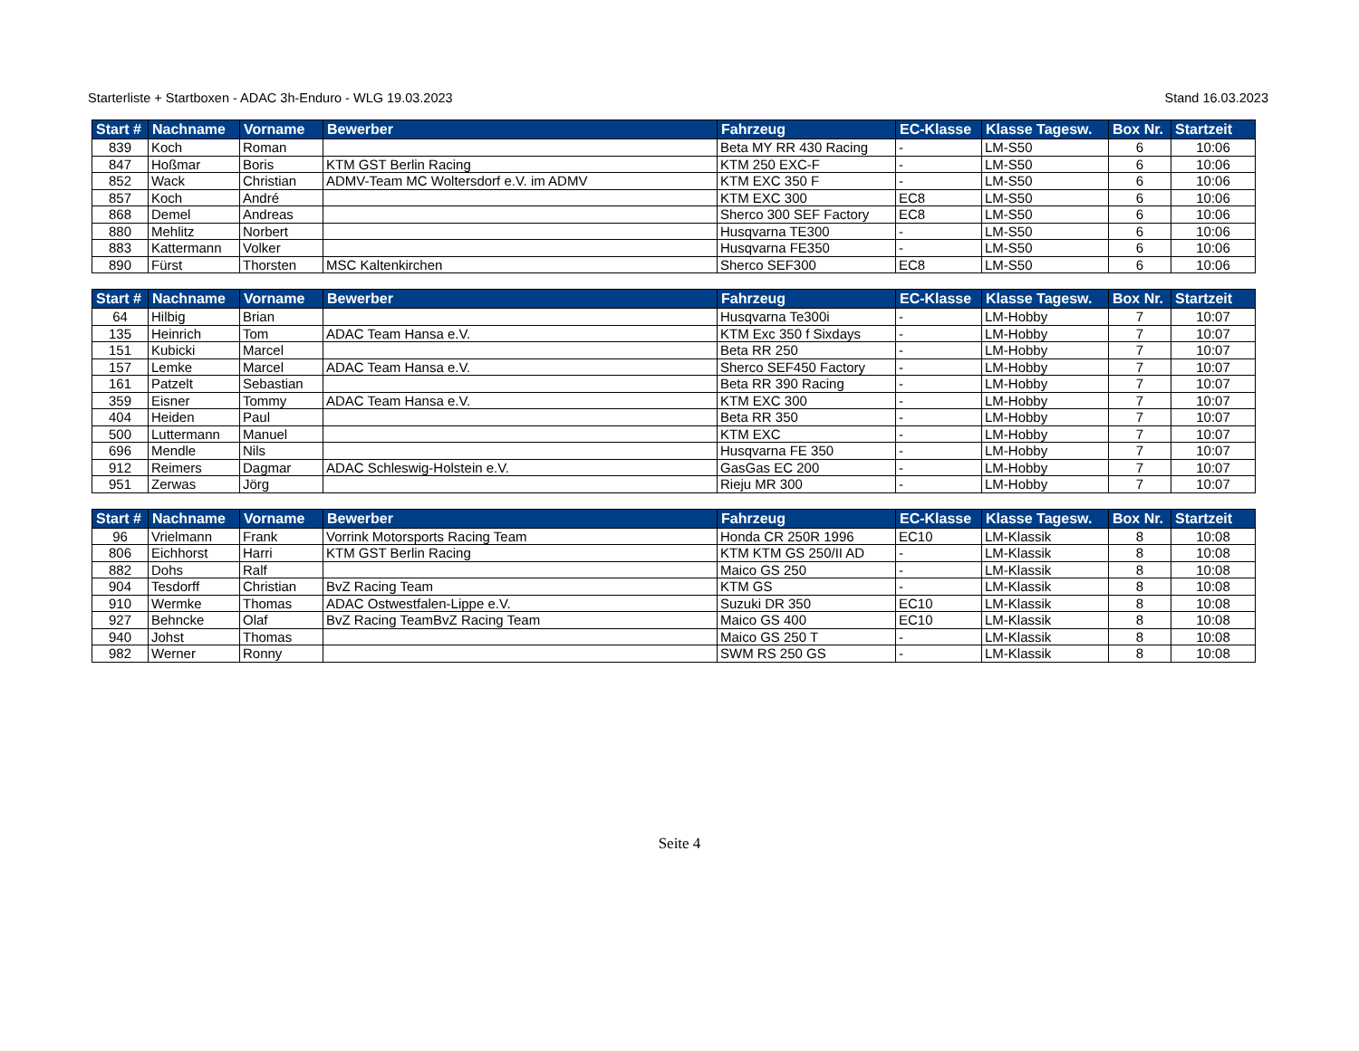Starterliste + Startboxen - ADAC 3h-Enduro - WLG 19.03.2023 Stand 16.03.2023
| Start # | Nachname | Vorname | Bewerber | Fahrzeug | EC-Klasse | Klasse Tagesw. | Box Nr. | Startzeit |
| --- | --- | --- | --- | --- | --- | --- | --- | --- |
| 839 | Koch | Roman | | Beta MY RR 430 Racing | - | LM-S50 | 6 | 10:06 |
| 847 | Hoßmar | Boris | KTM GST Berlin Racing | KTM 250 EXC-F | - | LM-S50 | 6 | 10:06 |
| 852 | Wack | Christian | ADMV-Team MC Woltersdorf e.V. im ADMV | KTM EXC 350 F | - | LM-S50 | 6 | 10:06 |
| 857 | Koch | André | | KTM EXC 300 | EC8 | LM-S50 | 6 | 10:06 |
| 868 | Demel | Andreas | | Sherco 300 SEF Factory | EC8 | LM-S50 | 6 | 10:06 |
| 880 | Mehlitz | Norbert | | Husqvarna TE300 | - | LM-S50 | 6 | 10:06 |
| 883 | Kattermann | Volker | | Husqvarna FE350 | - | LM-S50 | 6 | 10:06 |
| 890 | Fürst | Thorsten | MSC Kaltenkirchen | Sherco SEF300 | EC8 | LM-S50 | 6 | 10:06 |
| Start # | Nachname | Vorname | Bewerber | Fahrzeug | EC-Klasse | Klasse Tagesw. | Box Nr. | Startzeit |
| --- | --- | --- | --- | --- | --- | --- | --- | --- |
| 64 | Hilbig | Brian | | Husqvarna Te300i | - | LM-Hobby | 7 | 10:07 |
| 135 | Heinrich | Tom | ADAC Team Hansa e.V. | KTM Exc 350 f Sixdays | - | LM-Hobby | 7 | 10:07 |
| 151 | Kubicki | Marcel | | Beta RR 250 | - | LM-Hobby | 7 | 10:07 |
| 157 | Lemke | Marcel | ADAC Team Hansa e.V. | Sherco SEF450 Factory | - | LM-Hobby | 7 | 10:07 |
| 161 | Patzelt | Sebastian | | Beta RR 390 Racing | - | LM-Hobby | 7 | 10:07 |
| 359 | Eisner | Tommy | ADAC Team Hansa e.V. | KTM EXC 300 | - | LM-Hobby | 7 | 10:07 |
| 404 | Heiden | Paul | | Beta RR 350 | - | LM-Hobby | 7 | 10:07 |
| 500 | Luttermann | Manuel | | KTM EXC | - | LM-Hobby | 7 | 10:07 |
| 696 | Mendle | Nils | | Husqvarna FE 350 | - | LM-Hobby | 7 | 10:07 |
| 912 | Reimers | Dagmar | ADAC Schleswig-Holstein e.V. | GasGas EC 200 | - | LM-Hobby | 7 | 10:07 |
| 951 | Zerwas | Jörg | | Rieju MR 300 | - | LM-Hobby | 7 | 10:07 |
| Start # | Nachname | Vorname | Bewerber | Fahrzeug | EC-Klasse | Klasse Tagesw. | Box Nr. | Startzeit |
| --- | --- | --- | --- | --- | --- | --- | --- | --- |
| 96 | Vrielmann | Frank | Vorrink Motorsports Racing Team | Honda CR 250R 1996 | EC10 | LM-Klassik | 8 | 10:08 |
| 806 | Eichhorst | Harri | KTM GST Berlin Racing | KTM KTM GS 250/II AD | - | LM-Klassik | 8 | 10:08 |
| 882 | Dohs | Ralf | | Maico GS 250 | - | LM-Klassik | 8 | 10:08 |
| 904 | Tesdorff | Christian | BvZ Racing Team | KTM GS | - | LM-Klassik | 8 | 10:08 |
| 910 | Wermke | Thomas | ADAC Ostwestfalen-Lippe e.V. | Suzuki DR 350 | EC10 | LM-Klassik | 8 | 10:08 |
| 927 | Behncke | Olaf | BvZ Racing TeamBvZ Racing Team | Maico GS 400 | EC10 | LM-Klassik | 8 | 10:08 |
| 940 | Johst | Thomas | | Maico GS 250 T | - | LM-Klassik | 8 | 10:08 |
| 982 | Werner | Ronny | | SWM RS 250 GS | - | LM-Klassik | 8 | 10:08 |
Seite 4